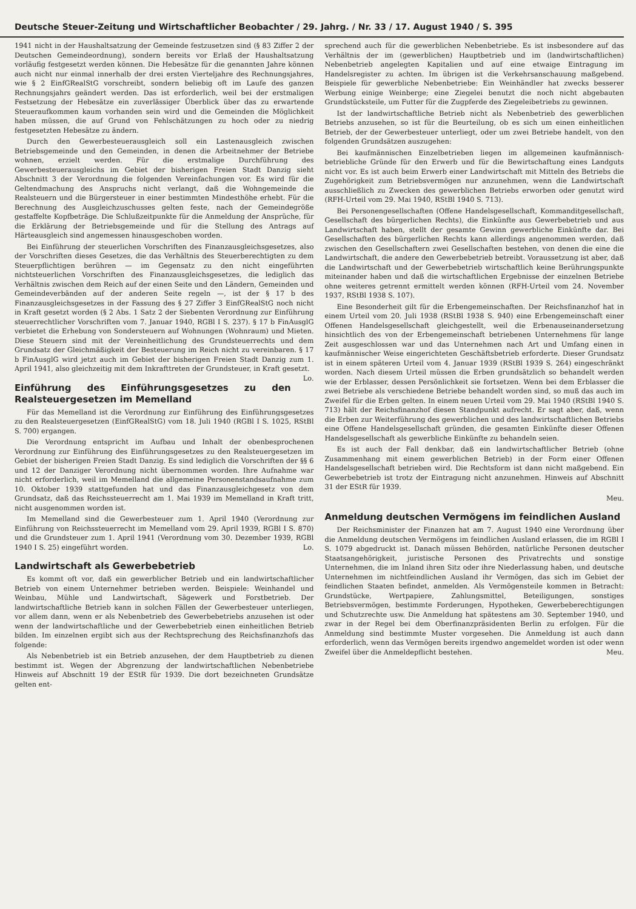Deutsche Steuer-Zeitung und Wirtschaftlicher Beobachter / 29. Jahrg. / Nr. 33 / 17. August 1940 / S. 395
1941 nicht in der Haushaltsatzung der Gemeinde festzusetzen sind (§ 83 Ziffer 2 der Deutschen Gemeindeordnung), sondern bereits vor Erlaß der Haushaltsatzung vorläufig festgesetzt werden können. Die Hebesätze für die genannten Jahre können auch nicht nur einmal innerhalb der drei ersten Vierteljahre des Rechnungsjahres, wie § 2 EinfGRealStG vorschreibt, sondern beliebig oft im Laufe des ganzen Rechnungsjahrs geändert werden. Das ist erforderlich, weil bei der erstmaligen Festsetzung der Hebesätze ein zuverlässiger Überblick über das zu erwartende Steueraufkommen kaum vorhanden sein wird und die Gemeinden die Möglichkeit haben müssen, die auf Grund von Fehlschätzungen zu hoch oder zu niedrig festgesetzten Hebesätze zu ändern.
Durch den Gewerbesteuerausgleich soll ein Lastenausgleich zwischen Betriebsgemeinde und den Gemeinden, in denen die Arbeitnehmer der Betriebe wohnen, erzielt werden. Für die erstmalige Durchführung des Gewerbesteuerausgleichs im Gebiet der bisherigen Freien Stadt Danzig sieht Abschnitt 3 der Verordnung die folgenden Vereinfachungen vor. Es wird für die Geltendmachung des Anspruchs nicht verlangt, daß die Wohngemeinde die Realsteuern und die Bürgersteuer in einer bestimmten Mindesthöhe erhebt. Für die Berechnung des Ausgleichzuschusses gelten feste, nach der Gemeindegröße gestaffelte Kopfbeträge. Die Schlußzeitpunkte für die Anmeldung der Ansprüche, für die Erklärung der Betriebsgemeinde und für die Stellung des Antrags auf Härteausgleich sind angemessen hinausgeschoben worden.
Bei Einführung der steuerlichen Vorschriften des Finanzausgleichsgesetzes, also der Vorschriften dieses Gesetzes, die das Verhältnis des Steuerberechtigten zu dem Steuerpflichtigen berühren — im Gegensatz zu den nicht eingeführten nichtsteuerlichen Vorschriften des Finanzausgleichsgesetzes, die lediglich das Verhältnis zwischen dem Reich auf der einen Seite und den Ländern, Gemeinden und Gemeindeverbänden auf der anderen Seite regeln —, ist der § 17 b des Finanzausgleichsgesetzes in der Fassung des § 27 Ziffer 3 EinfGRealStG noch nicht in Kraft gesetzt worden (§ 2 Abs. 1 Satz 2 der Siebenten Verordnung zur Einführung steuerrechtlicher Vorschriften vom 7. Januar 1940, RGBl I S. 237). § 17 b FinAusglG verbietet die Erhebung von Sondersteuern auf Wohnungen (Wohnraum) und Mieten. Diese Steuern sind mit der Vereinheitlichung des Grundsteuerrechts und dem Grundsatz der Gleichmäßigkeit der Besteuerung im Reich nicht zu vereinbaren. § 17 b FinAusglG wird jetzt auch im Gebiet der bisherigen Freien Stadt Danzig zum 1. April 1941, also gleichzeitig mit dem Inkrafttreten der Grundsteuer, in Kraft gesetzt. Lo.
Einführung des Einführungsgesetzes zu den Realsteuergesetzen im Memelland
Für das Memelland ist die Verordnung zur Einführung des Einführungsgesetzes zu den Realsteuergesetzen (EinfGRealStG) vom 18. Juli 1940 (RGBl I S. 1025, RStBl S. 700) ergangen.
Die Verordnung entspricht im Aufbau und Inhalt der obenbesprochenen Verordnung zur Einführung des Einführungsgesetzes zu den Realsteuergesetzen im Gebiet der bisherigen Freien Stadt Danzig. Es sind lediglich die Vorschriften der §§ 6 und 12 der Danziger Verordnung nicht übernommen worden. Ihre Aufnahme war nicht erforderlich, weil im Memelland die allgemeine Personenstandsaufnahme zum 10. Oktober 1939 stattgefunden hat und das Finanzausgleichgesetz von dem Grundsatz, daß das Reichssteuerrecht am 1. Mai 1939 im Memelland in Kraft tritt, nicht ausgenommen worden ist.
Im Memelland sind die Gewerbesteuer zum 1. April 1940 (Verordnung zur Einführung von Reichssteuerrecht im Memelland vom 29. April 1939, RGBl I S. 870) und die Grundsteuer zum 1. April 1941 (Verordnung vom 30. Dezember 1939, RGBl 1940 I S. 25) eingeführt worden. Lo.
Landwirtschaft als Gewerbebetrieb
Es kommt oft vor, daß ein gewerblicher Betrieb und ein landwirtschaftlicher Betrieb von einem Unternehmer betrieben werden. Beispiele: Weinhandel und Weinbau, Mühle und Landwirtschaft, Sägewerk und Forstbetrieb. Der landwirtschaftliche Betrieb kann in solchen Fällen der Gewerbesteuer unterliegen, vor allem dann, wenn er als Nebenbetrieb des Gewerbebetriebs anzusehen ist oder wenn der landwirtschaftliche und der Gewerbebetrieb einen einheitlichen Betrieb bilden. Im einzelnen ergibt sich aus der Rechtsprechung des Reichsfinanzhofs das folgende:
Als Nebenbetrieb ist ein Betrieb anzusehen, der dem Hauptbetrieb zu dienen bestimmt ist. Wegen der Abgrenzung der landwirtschaftlichen Nebenbetriebe Hinweis auf Abschnitt 19 der EStR für 1939. Die dort bezeichneten Grundsätze gelten ent-
sprechend auch für die gewerblichen Nebenbetriebe. Es ist insbesondere auf das Verhältnis der im (gewerblichen) Hauptbetrieb und im (landwirtschaftlichen) Nebenbetrieb angelegten Kapitalien und auf eine etwaige Eintragung im Handelsregister zu achten. Im übrigen ist die Verkehrsanschauung maßgebend. Beispiele für gewerbliche Nebenbetriebe: Ein Weinhändler hat zwecks besserer Werbung einige Weinberge; eine Ziegelei benutzt die noch nicht abgebauten Grundstücksteile, um Futter für die Zugpferde des Ziegeleibetriebs zu gewinnen.
Ist der landwirtschaftliche Betrieb nicht als Nebenbetrieb des gewerblichen Betriebs anzusehen, so ist für die Beurteilung, ob es sich um einen einheitlichen Betrieb, der der Gewerbesteuer unterliegt, oder um zwei Betriebe handelt, von den folgenden Grundsätzen auszugehen:
Bei kaufmännischen Einzelbetrieben liegen im allgemeinen kaufmännisch-betriebliche Gründe für den Erwerb und für die Bewirtschaftung eines Landguts nicht vor. Es ist auch beim Erwerb einer Landwirtschaft mit Mitteln des Betriebs die Zugehörigkeit zum Betriebsvermögen nur anzunehmen, wenn die Landwirtschaft ausschließlich zu Zwecken des gewerblichen Betriebs erworben oder genutzt wird (RFH-Urteil vom 29. Mai 1940, RStBl 1940 S. 713).
Bei Personengesellschaften (Offene Handelsgesellschaft, Kommanditgesellschaft, Gesellschaft des bürgerlichen Rechts), die Einkünfte aus Gewerbebetrieb und aus Landwirtschaft haben, stellt der gesamte Gewinn gewerbliche Einkünfte dar. Bei Gesellschaften des bürgerlichen Rechts kann allerdings angenommen werden, daß zwischen den Gesellschaftern zwei Gesellschaften bestehen, von denen die eine die Landwirtschaft, die andere den Gewerbebetrieb betreibt. Voraussetzung ist aber, daß die Landwirtschaft und der Gewerbebetrieb wirtschaftlich keine Berührungspunkte miteinander haben und daß die wirtschaftlichen Ergebnisse der einzelnen Betriebe ohne weiteres getrennt ermittelt werden können (RFH-Urteil vom 24. November 1937, RStBl 1938 S. 107).
Eine Besonderheit gilt für die Erbengemeinschaften. Der Reichsfinanzhof hat in einem Urteil vom 20. Juli 1938 (RStBl 1938 S. 940) eine Erbengemeinschaft einer Offenen Handelsgesellschaft gleichgestellt, weil die Erbenauseinandersetzung hinsichtlich des von der Erbengemeinschaft betriebenen Unternehmens für lange Zeit ausgeschlossen war und das Unternehmen nach Art und Umfang einen in kaufmännischer Weise eingerichteten Geschäftsbetrieb erforderte. Dieser Grundsatz ist in einem späteren Urteil vom 4. Januar 1939 (RStBl 1939 S. 264) eingeschränkt worden. Nach diesem Urteil müssen die Erben grundsätzlich so behandelt werden wie der Erblasser, dessen Persönlichkeit sie fortsetzen. Wenn bei dem Erblasser die zwei Betriebe als verschiedene Betriebe behandelt worden sind, so muß das auch im Zweifel für die Erben gelten. In einem neuen Urteil vom 29. Mai 1940 (RStBl 1940 S. 713) hält der Reichsfinanzhof diesen Standpunkt aufrecht. Er sagt aber, daß, wenn die Erben zur Weiterführung des gewerblichen und des landwirtschaftlichen Betriebs eine Offene Handelsgesellschaft gründen, die gesamten Einkünfte dieser Offenen Handelsgesellschaft als gewerbliche Einkünfte zu behandeln seien.
Es ist auch der Fall denkbar, daß ein landwirtschaftlicher Betrieb (ohne Zusammenhang mit einem gewerblichen Betrieb) in der Form einer Offenen Handelsgesellschaft betrieben wird. Die Rechtsform ist dann nicht maßgebend. Ein Gewerbebetrieb ist trotz der Eintragung nicht anzunehmen. Hinweis auf Abschnitt 31 der EStR für 1939.
Meu.
Anmeldung deutschen Vermögens im feindlichen Ausland
Der Reichsminister der Finanzen hat am 7. August 1940 eine Verordnung über die Anmeldung deutschen Vermögens im feindlichen Ausland erlassen, die im RGBl I S. 1079 abgedruckt ist. Danach müssen Behörden, natürliche Personen deutscher Staatsangehörigkeit, juristische Personen des Privatrechts und sonstige Unternehmen, die im Inland ihren Sitz oder ihre Niederlassung haben, und deutsche Unternehmen im nichtfeindlichen Ausland ihr Vermögen, das sich im Gebiet der feindlichen Staaten befindet, anmelden. Als Vermögensteile kommen in Betracht: Grundstücke, Wertpapiere, Zahlungsmittel, Beteiligungen, sonstiges Betriebsvermögen, bestimmte Forderungen, Hypotheken, Gewerbeberechtigungen und Schutzrechte usw. Die Anmeldung hat spätestens am 30. September 1940, und zwar in der Regel bei dem Oberfinanzpräsidenten Berlin zu erfolgen. Für die Anmeldung sind bestimmte Muster vorgesehen. Die Anmeldung ist auch dann erforderlich, wenn das Vermögen bereits irgendwo angemeldet worden ist oder wenn Zweifel über die Anmeldepflicht bestehen. Meu.